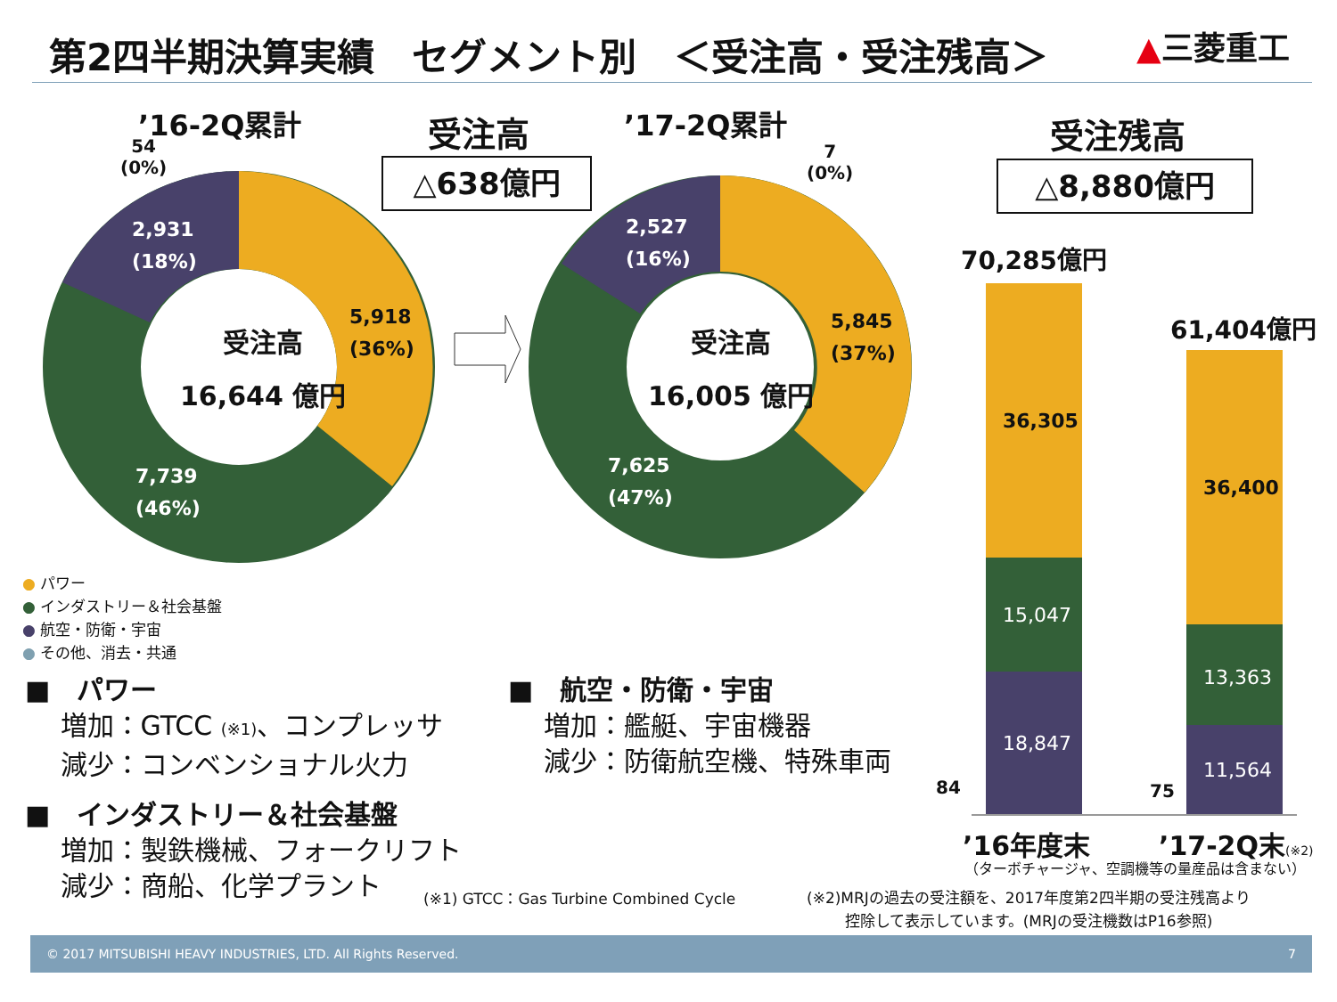第2四半期決算実績　セグメント別　＜受注高・受注残高＞
▲三菱重工
’16-2Q累計 ’17-2Q累計
受注高
△638億円
受注残高
△8,880億円
54
(0%)
7
(0%)
2,931
(18%)
5,918
(36%)
7,739
(46%)
受注高
16,644 億円
2,527
(16%)
5,845
(37%)
7,625
(47%)
受注高
16,005 億円
70,285億円
61,404億円
36,305
15,047
18,847
36,400
13,363
11,564
84 75
’16年度末 ’17-2Q末(※2)
（ターボチャージャ、空調機等の量産品は含まない）
● パワー
● インダストリー＆社会基盤
● 航空・防衛・宇宙
● その他、消去・共通
■　パワー
　 増加：GTCC (※1)、コンプレッサ
　 減少：コンベンショナル火力
■　インダストリー＆社会基盤
　 増加：製鉄機械、フォークリフト
　 減少：商船、化学プラント
■　航空・防衛・宇宙
　 増加：艦艇、宇宙機器
　 減少：防衛航空機、特殊車両
(※1) GTCC：Gas Turbine Combined Cycle
(※2)MRJの過去の受注額を、2017年度第2四半期の受注残高より
控除して表示しています。(MRJの受注機数はP16参照)
© 2017 MITSUBISHI HEAVY INDUSTRIES, LTD. All Rights Reserved. 7